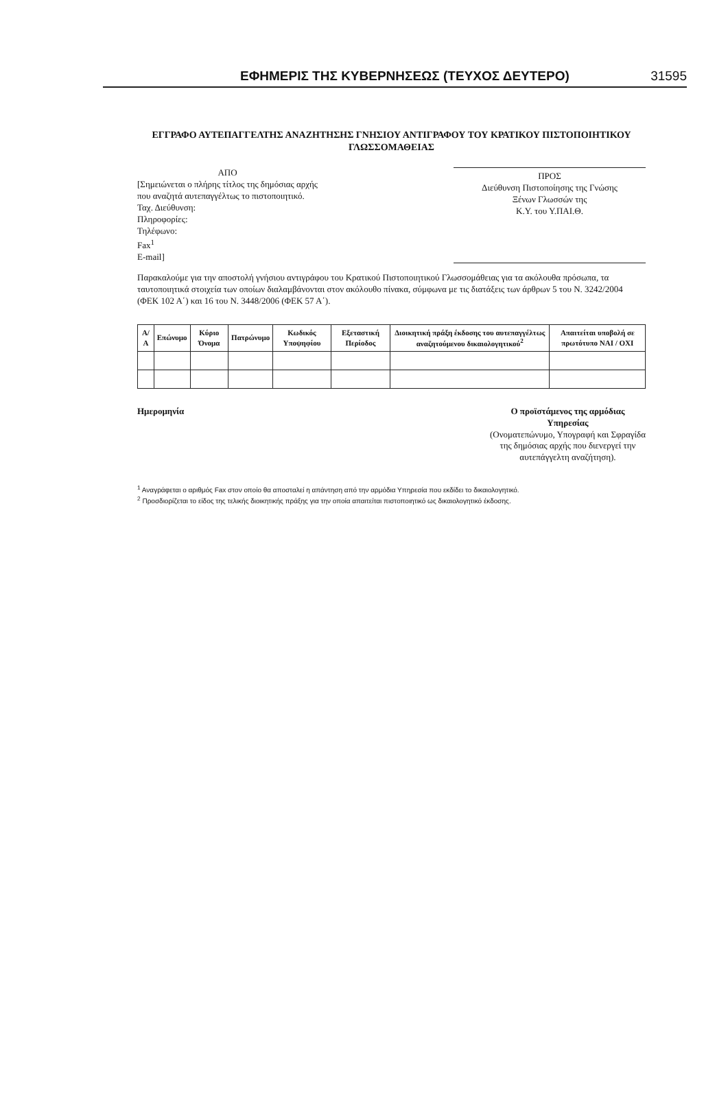ΕΦΗΜΕΡΙΣ ΤΗΣ ΚΥΒΕΡΝΗΣΕΩΣ (ΤΕΥΧΟΣ ΔΕΥΤΕΡΟ) 31595
ΕΓΓΡΑΦΟ ΑΥΤΕΠΑΓΓΕΛΤΗΣ ΑΝΑΖΗΤΗΣΗΣ ΓΝΗΣΙΟΥ ΑΝΤΙΓΡΑΦΟΥ ΤΟΥ ΚΡΑΤΙΚΟΥ ΠΙΣΤΟΠΟΙΗΤΙΚΟΥ ΓΛΩΣΣΟΜΑΘΕΙΑΣ
ΑΠΟ
[Σημειώνεται ο πλήρης τίτλος της δημόσιας αρχής
που αναζητά αυτεπαγγέλτως το πιστοποιητικό.
Ταχ. Διεύθυνση:
Πληροφορίες:
Τηλέφωνο:
Fax<sup>1</sup>
E-mail]
ΠΡΟΣ
Διεύθυνση Πιστοποίησης της Γνώσης
Ξένων Γλωσσών της
Κ.Υ. του Υ.ΠΑΙ.Θ.
Παρακαλούμε για την αποστολή γνήσιου αντιγράφου του Κρατικού Πιστοποιητικού Γλωσσομάθειας για τα ακόλουθα πρόσωπα, τα ταυτοποιητικά στοιχεία των οποίων διαλαμβάνονται στον ακόλουθο πίνακα, σύμφωνα με τις διατάξεις των άρθρων 5 του Ν. 3242/2004 (ΦΕΚ 102 Α΄) και 16 του Ν. 3448/2006 (ΦΕΚ 57 Α΄).
| Α/Α | Επώνυμο | Κύριο Όνομα | Πατρώνυμο | Κωδικός Υποψηφίου | Εξεταστική Περίοδος | Διοικητική πράξη έκδοσης του αυτεπαγγέλτως αναζητούμενου δικαιολογητικού<sup>2</sup> | Απαιτείται υποβολή σε πρωτότυπο ΝΑΙ / ΟΧΙ |
| --- | --- | --- | --- | --- | --- | --- | --- |
Ημερομηνία Ο προϊστάμενος της αρμόδιας
Υπηρεσίας
(Ονοματεπώνυμο, Υπογραφή και Σφραγίδα
της δημόσιας αρχής που διενεργεί την
αυτεπάγγελτη αναζήτηση).
<sup>1</sup> Αναγράφεται ο αριθμός Fax στον οποίο θα αποσταλεί η απάντηση από την αρμόδια Υπηρεσία που εκδίδει το δικαιολογητικό.
<sup>2</sup> Προσδιορίζεται το είδος της τελικής διοικητικής πράξης για την οποία απαιτείται πιστοποιητικό ως δικαιολογητικό έκδοσης.